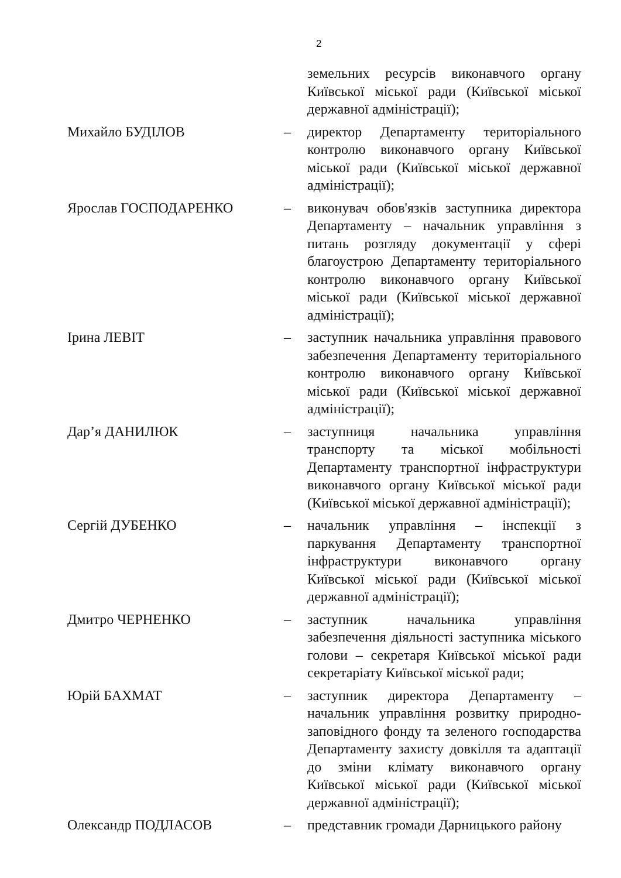2
земельних ресурсів виконавчого органу Київської міської ради (Київської міської державної адміністрації);
Михайло БУДІЛОВ – директор Департаменту територіального контролю виконавчого органу Київської міської ради (Київської міської державної адміністрації);
Ярослав ГОСПОДАРЕНКО – виконувач обов'язків заступника директора Департаменту – начальник управління з питань розгляду документації у сфері благоустрою Департаменту територіального контролю виконавчого органу Київської міської ради (Київської міської державної адміністрації);
Ірина ЛЕВІТ – заступник начальника управління правового забезпечення Департаменту територіального контролю виконавчого органу Київської міської ради (Київської міської державної адміністрації);
Дар’я ДАНИЛЮК – заступниця начальника управління транспорту та міської мобільності Департаменту транспортної інфраструктури виконавчого органу Київської міської ради (Київської міської державної адміністрації);
Сергій ДУБЕНКО – начальник управління – інспекції з паркування Департаменту транспортної інфраструктури виконавчого органу Київської міської ради (Київської міської державної адміністрації);
Дмитро ЧЕРНЕНКО – заступник начальника управління забезпечення діяльності заступника міського голови – секретаря Київської міської ради секретаріату Київської міської ради;
Юрій БАХМАТ – заступник директора Департаменту – начальник управління розвитку природно-заповідного фонду та зеленого господарства Департаменту захисту довкілля та адаптації до зміни клімату виконавчого органу Київської міської ради (Київської міської державної адміністрації);
Олександр ПОДЛАСОВ – представник громади Дарницького району